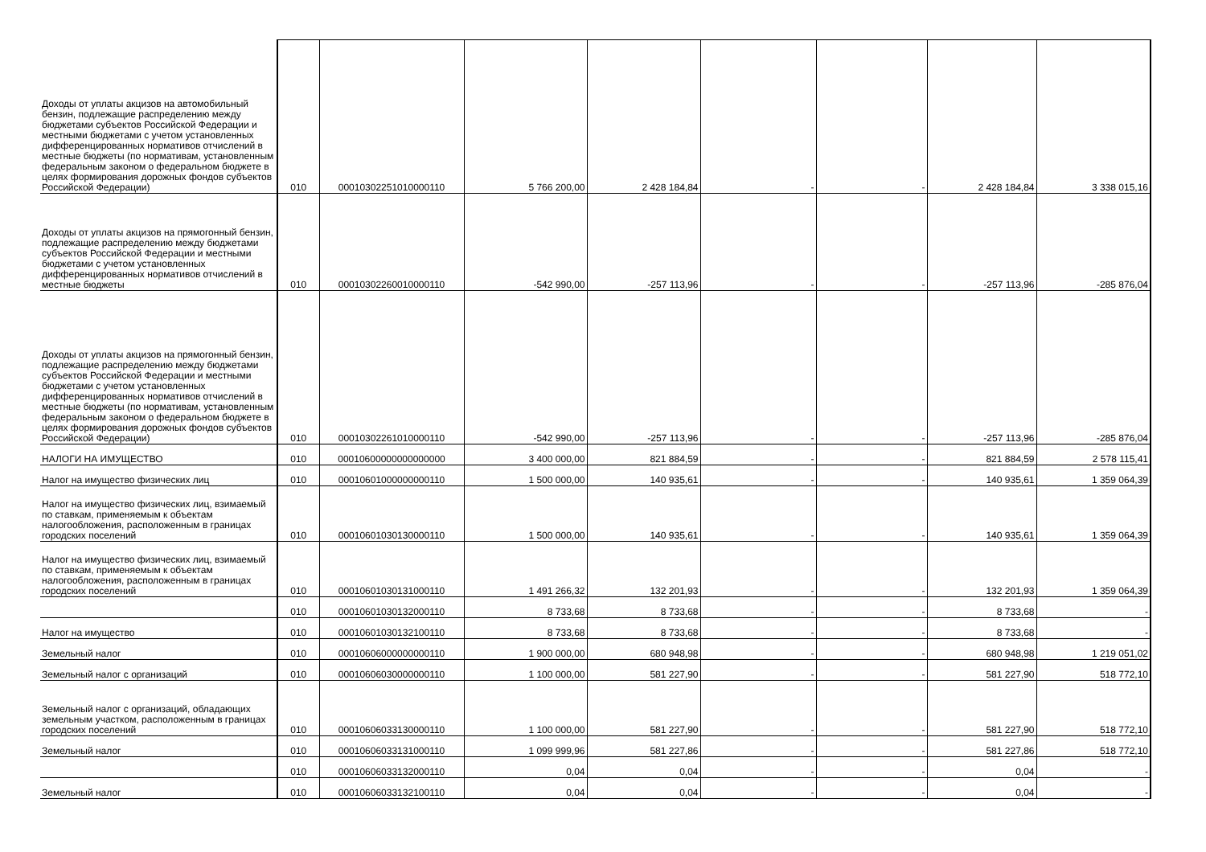| Доходы от уплаты акцизов на автомобильный бензин, подлежащие распределению между бюджетами субъектов Российской Федерации и местными бюджетами с учетом установленных дифференцированных нормативов отчислений в местные бюджеты (по нормативам, установленным федеральным законом о федеральном бюджете в целях формирования дорожных фондов субъектов Российской Федерации) | 010 | 00010302251010000110 | 5 766 200,00 | 2 428 184,84 | - | - | 2 428 184,84 | 3 338 015,16 |
| Доходы от уплаты акцизов на прямогонный бензин, подлежащие распределению между бюджетами субъектов Российской Федерации и местными бюджетами с учетом установленных дифференцированных нормативов отчислений в местные бюджеты | 010 | 00010302260010000110 | -542 990,00 | -257 113,96 | - | - | -257 113,96 | -285 876,04 |
| Доходы от уплаты акцизов на прямогонный бензин, подлежащие распределению между бюджетами субъектов Российской Федерации и местными бюджетами с учетом установленных дифференцированных нормативов отчислений в местные бюджеты (по нормативам, установленным федеральным законом о федеральном бюджете в целях формирования дорожных фондов субъектов Российской Федерации) | 010 | 00010302261010000110 | -542 990,00 | -257 113,96 | - | - | -257 113,96 | -285 876,04 |
| НАЛОГИ НА ИМУЩЕСТВО | 010 | 00010600000000000000 | 3 400 000,00 | 821 884,59 | - | - | 821 884,59 | 2 578 115,41 |
| Налог на имущество физических лиц | 010 | 00010601000000000110 | 1 500 000,00 | 140 935,61 | - | - | 140 935,61 | 1 359 064,39 |
| Налог на имущество физических лиц, взимаемый по ставкам, применяемым к объектам налогообложения, расположенным в границах городских поселений | 010 | 00010601030130000110 | 1 500 000,00 | 140 935,61 | - | - | 140 935,61 | 1 359 064,39 |
| Налог на имущество физических лиц, взимаемый по ставкам, применяемым к объектам налогообложения, расположенным в границах городских поселений | 010 | 00010601030131000110 | 1 491 266,32 | 132 201,93 | - | - | 132 201,93 | 1 359 064,39 |
| | 010 | 00010601030132000110 | 8 733,68 | 8 733,68 | - | - | 8 733,68 | - |
| Налог на имущество | 010 | 00010601030132100110 | 8 733,68 | 8 733,68 | - | - | 8 733,68 | - |
| Земельный налог | 010 | 00010606000000000110 | 1 900 000,00 | 680 948,98 | - | - | 680 948,98 | 1 219 051,02 |
| Земельный налог с организаций | 010 | 00010606030000000110 | 1 100 000,00 | 581 227,90 | - | - | 581 227,90 | 518 772,10 |
| Земельный налог с организаций, обладающих земельным участком, расположенным в границах городских поселений | 010 | 00010606033130000110 | 1 100 000,00 | 581 227,90 | - | - | 581 227,90 | 518 772,10 |
| Земельный налог | 010 | 00010606033131000110 | 1 099 999,96 | 581 227,86 | - | - | 581 227,86 | 518 772,10 |
| | 010 | 00010606033132000110 | 0,04 | 0,04 | - | - | 0,04 | - |
| Земельный налог | 010 | 00010606033132100110 | 0,04 | 0,04 | - | - | 0,04 | - |